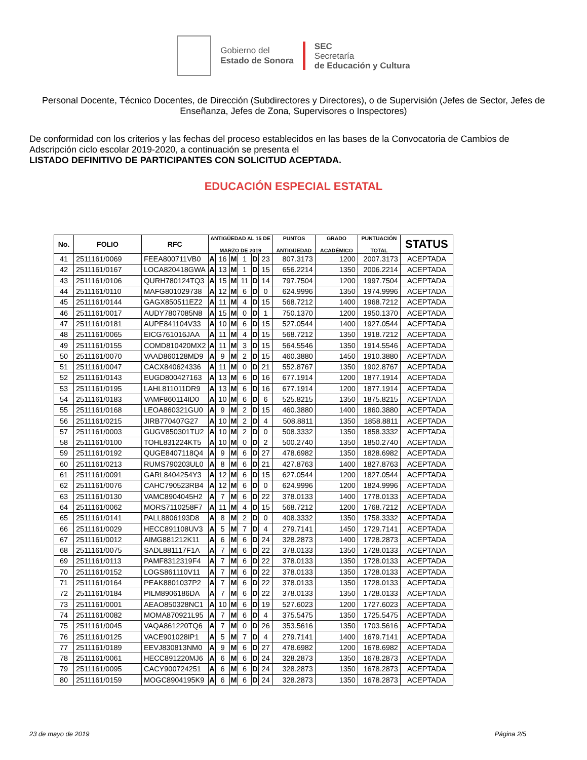Gobierno del
Estado de Sonora
SEC
Secretaría
de Educación y Cultura
Personal Docente, Técnico Docentes, de Dirección (Subdirectores y Directores), o de Supervisión (Jefes de Sector, Jefes de Enseñanza, Jefes de Zona, Supervisores o Inspectores)
De conformidad con los criterios y las fechas del proceso establecidos en las bases de la Convocatoria de Cambios de Adscripción ciclo escolar 2019-2020, a continuación se presenta el
LISTADO DEFINITIVO DE PARTICIPANTES CON SOLICITUD ACEPTADA.
EDUCACIÓN ESPECIAL ESTATAL
| No. | FOLIO | RFC | ANTIGÜEDAD AL 15 DE MARZO DE 2019 | | | | | | PUNTOS ANTIGÜEDAD | GRADO ACADÉMICO | PUNTUACIÓN TOTAL | STATUS |
| --- | --- | --- | --- | --- | --- | --- | --- | --- | --- | --- | --- | --- |
| 41 | 2511161/0069 | FEEA800711VB0 | A | 16 | M | 1 | D | 23 | 807.3173 | 1200 | 2007.3173 | ACEPTADA |
| 42 | 2511161/0167 | LOCA820418GWA | A | 13 | M | 1 | D | 15 | 656.2214 | 1350 | 2006.2214 | ACEPTADA |
| 43 | 2511161/0106 | QURH780124TQ3 | A | 15 | M | 11 | D | 14 | 797.7504 | 1200 | 1997.7504 | ACEPTADA |
| 44 | 2511161/0110 | MAFG801029738 | A | 12 | M | 6 | D | 0 | 624.9996 | 1350 | 1974.9996 | ACEPTADA |
| 45 | 2511161/0144 | GAGX850511EZ2 | A | 11 | M | 4 | D | 15 | 568.7212 | 1400 | 1968.7212 | ACEPTADA |
| 46 | 2511161/0017 | AUDY7807085N8 | A | 15 | M | 0 | D | 1 | 750.1370 | 1200 | 1950.1370 | ACEPTADA |
| 47 | 2511161/0181 | AUPE841104V33 | A | 10 | M | 6 | D | 15 | 527.0544 | 1400 | 1927.0544 | ACEPTADA |
| 48 | 2511161/0065 | EICG761016JAA | A | 11 | M | 4 | D | 15 | 568.7212 | 1350 | 1918.7212 | ACEPTADA |
| 49 | 2511161/0155 | COMD810420MX2 | A | 11 | M | 3 | D | 15 | 564.5546 | 1350 | 1914.5546 | ACEPTADA |
| 50 | 2511161/0070 | VAAD860128MD9 | A | 9 | M | 2 | D | 15 | 460.3880 | 1450 | 1910.3880 | ACEPTADA |
| 51 | 2511161/0047 | CACX840624336 | A | 11 | M | 0 | D | 21 | 552.8767 | 1350 | 1902.8767 | ACEPTADA |
| 52 | 2511161/0143 | EUGD800427163 | A | 13 | M | 6 | D | 16 | 677.1914 | 1200 | 1877.1914 | ACEPTADA |
| 53 | 2511161/0195 | LAHL811011DR9 | A | 13 | M | 6 | D | 16 | 677.1914 | 1200 | 1877.1914 | ACEPTADA |
| 54 | 2511161/0183 | VAMF860114ID0 | A | 10 | M | 6 | D | 6 | 525.8215 | 1350 | 1875.8215 | ACEPTADA |
| 55 | 2511161/0168 | LEOA860321GU0 | A | 9 | M | 2 | D | 15 | 460.3880 | 1400 | 1860.3880 | ACEPTADA |
| 56 | 2511161/0215 | JIRB770407G27 | A | 10 | M | 2 | D | 4 | 508.8811 | 1350 | 1858.8811 | ACEPTADA |
| 57 | 2511161/0003 | GUGV850301TU2 | A | 10 | M | 2 | D | 0 | 508.3332 | 1350 | 1858.3332 | ACEPTADA |
| 58 | 2511161/0100 | TOHL831224KT5 | A | 10 | M | 0 | D | 2 | 500.2740 | 1350 | 1850.2740 | ACEPTADA |
| 59 | 2511161/0192 | QUGE8407118Q4 | A | 9 | M | 6 | D | 27 | 478.6982 | 1350 | 1828.6982 | ACEPTADA |
| 60 | 2511161/0213 | RUMS790203UL0 | A | 8 | M | 6 | D | 21 | 427.8763 | 1400 | 1827.8763 | ACEPTADA |
| 61 | 2511161/0091 | GARL8404254Y3 | A | 12 | M | 6 | D | 15 | 627.0544 | 1200 | 1827.0544 | ACEPTADA |
| 62 | 2511161/0076 | CAHC790523RB4 | A | 12 | M | 6 | D | 0 | 624.9996 | 1200 | 1824.9996 | ACEPTADA |
| 63 | 2511161/0130 | VAMC8904045H2 | A | 7 | M | 6 | D | 22 | 378.0133 | 1400 | 1778.0133 | ACEPTADA |
| 64 | 2511161/0062 | MORS7110258F7 | A | 11 | M | 4 | D | 15 | 568.7212 | 1200 | 1768.7212 | ACEPTADA |
| 65 | 2511161/0141 | PALL8806193D8 | A | 8 | M | 2 | D | 0 | 408.3332 | 1350 | 1758.3332 | ACEPTADA |
| 66 | 2511161/0029 | HECC891108UV3 | A | 5 | M | 7 | D | 4 | 279.7141 | 1450 | 1729.7141 | ACEPTADA |
| 67 | 2511161/0012 | AIMG881212K11 | A | 6 | M | 6 | D | 24 | 328.2873 | 1400 | 1728.2873 | ACEPTADA |
| 68 | 2511161/0075 | SADL881117F1A | A | 7 | M | 6 | D | 22 | 378.0133 | 1350 | 1728.0133 | ACEPTADA |
| 69 | 2511161/0113 | PAMF8312319F4 | A | 7 | M | 6 | D | 22 | 378.0133 | 1350 | 1728.0133 | ACEPTADA |
| 70 | 2511161/0152 | LOGS861110V11 | A | 7 | M | 6 | D | 22 | 378.0133 | 1350 | 1728.0133 | ACEPTADA |
| 71 | 2511161/0164 | PEAK8801037P2 | A | 7 | M | 6 | D | 22 | 378.0133 | 1350 | 1728.0133 | ACEPTADA |
| 72 | 2511161/0184 | PILM8906186DA | A | 7 | M | 6 | D | 22 | 378.0133 | 1350 | 1728.0133 | ACEPTADA |
| 73 | 2511161/0001 | AEAO850328NC1 | A | 10 | M | 6 | D | 19 | 527.6023 | 1200 | 1727.6023 | ACEPTADA |
| 74 | 2511161/0082 | MOMA870921L95 | A | 7 | M | 6 | D | 4 | 375.5475 | 1350 | 1725.5475 | ACEPTADA |
| 75 | 2511161/0045 | VAQA861220TQ6 | A | 7 | M | 0 | D | 26 | 353.5616 | 1350 | 1703.5616 | ACEPTADA |
| 76 | 2511161/0125 | VACE901028IP1 | A | 5 | M | 7 | D | 4 | 279.7141 | 1400 | 1679.7141 | ACEPTADA |
| 77 | 2511161/0189 | EEVJ830813NM0 | A | 9 | M | 6 | D | 27 | 478.6982 | 1200 | 1678.6982 | ACEPTADA |
| 78 | 2511161/0061 | HECC891220MJ6 | A | 6 | M | 6 | D | 24 | 328.2873 | 1350 | 1678.2873 | ACEPTADA |
| 79 | 2511161/0095 | CACY900724251 | A | 6 | M | 6 | D | 24 | 328.2873 | 1350 | 1678.2873 | ACEPTADA |
| 80 | 2511161/0159 | MOGC8904195K9 | A | 6 | M | 6 | D | 24 | 328.2873 | 1350 | 1678.2873 | ACEPTADA |
23 de mayo de 2019 Página 2/5